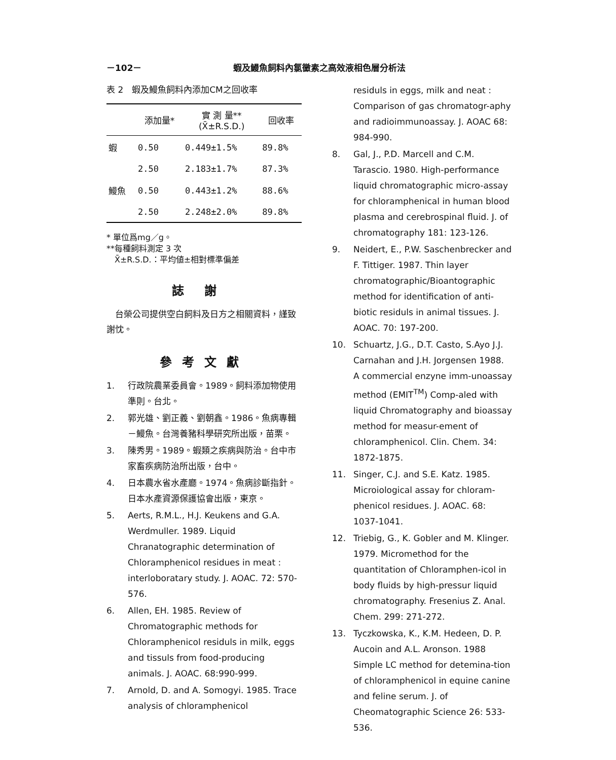－102－ 蝦及鰻魚飼料內氯黴素之高效液相色層分析法
表 2　蝦及鰻魚飼料內添加CM之回收率
| | 添加量* | 實 測 量** (X̄±R.S.D.) | 回收率 |
| --- | --- | --- | --- |
| 蝦 | 0.50 | 0.449±1.5% | 89.8% |
| | 2.50 | 2.183±1.7% | 87.3% |
| 鰻魚 | 0.50 | 0.443±1.2% | 88.6% |
| | 2.50 | 2.248±2.0% | 89.8% |
* 單位爲mg／g。
**每種飼料測定 3 次
　X̄±R.S.D.：平均値±相對標準偏差
誌謝
　台榮公司提供空白飼料及日方之相關資料，謹致謝忱。
參考文獻
1. 行政院農業委員會。1989。飼料添加物使用準則。台北。
2. 郭光雄、劉正義、劉朝鑫。1986。魚病專輯－鰻魚。台灣養豬科學研究所出版，苗栗。
3. 陳秀男。1989。蝦類之疾病與防治。台中市家畜疾病防治所出版，台中。
4. 日本農水省水產廳。1974。魚病診斷指針。日本水產資源保護協會出版，東京。
5. Aerts, R.M.L., H.J. Keukens and G.A. Werdmuller. 1989. Liquid Chranatographic determination of Chloramphenicol residues in meat : interloboratary study. J. AOAC. 72: 570-576.
6. Allen, EH. 1985. Review of Chromatographic methods for Chloramphenicol residuls in milk, eggs and tissuls from food-producing animals. J. AOAC. 68:990-999.
7. Arnold, D. and A. Somogyi. 1985. Trace analysis of chloramphenicol
residuls in eggs, milk and neat : Comparison of gas chromatogr-aphy and radioimmunoassay. J. AOAC 68: 984-990.
8. Gal, J., P.D. Marcell and C.M. Tarascio. 1980. High-performance liquid chromatographic micro-assay for chloramphenical in human blood plasma and cerebrospinal fluid. J. of chromatography 181: 123-126.
9. Neidert, E., P.W. Saschenbrecker and F. Tittiger. 1987. Thin layer chromatographic/Bioantographic method for identification of anti-biotic residuls in animal tissues. J. AOAC. 70: 197-200.
10. Schuartz, J.G., D.T. Casto, S.Ayo J.J. Carnahan and J.H. Jorgensen 1988. A commercial enzyne imm-unoassay method (EMIT<sup>TM</sup>) Comp-aled with liquid Chromatography and bioassay method for measur-ement of chloramphenicol. Clin. Chem. 34: 1872-1875.
11. Singer, C.J. and S.E. Katz. 1985. Microiological assay for chloram-phenicol residues. J. AOAC. 68: 1037-1041.
12. Triebig, G., K. Gobler and M. Klinger. 1979. Micromethod for the quantitation of Chloramphen-icol in body fluids by high-pressur liquid chromatography. Fresenius Z. Anal. Chem. 299: 271-272.
13. Tyczkowska, K., K.M. Hedeen, D. P. Aucoin and A.L. Aronson. 1988 Simple LC method for detemina-tion of chloramphenicol in equine canine and feline serum. J. of Cheomatographic Science 26: 533-536.